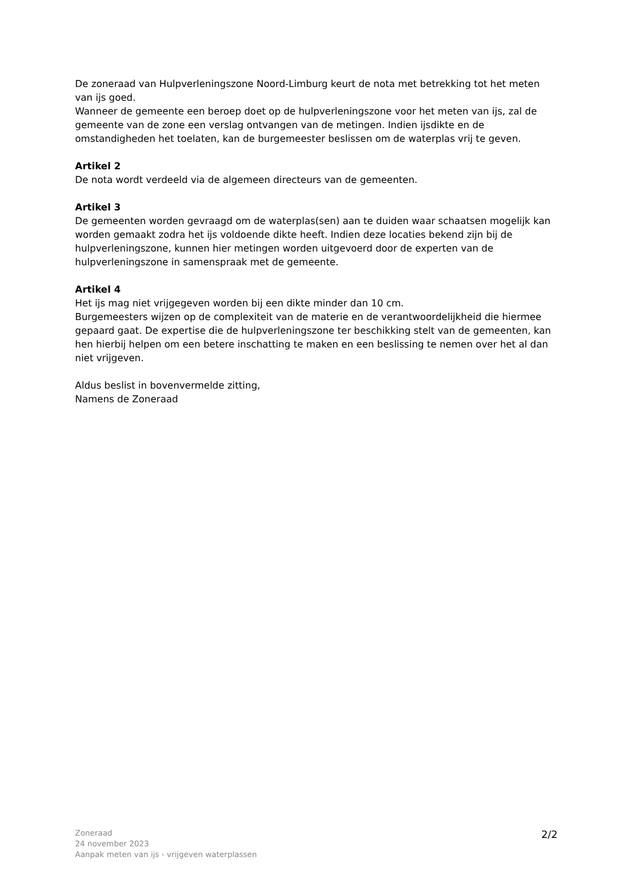De zoneraad van Hulpverleningszone Noord-Limburg keurt de nota met betrekking tot het meten van ijs goed.
Wanneer de gemeente een beroep doet op de hulpverleningszone voor het meten van ijs, zal de gemeente van de zone een verslag ontvangen van de metingen. Indien ijsdikte en de omstandigheden het toelaten, kan de burgemeester beslissen om de waterplas vrij te geven.
Artikel 2
De nota wordt verdeeld via de algemeen directeurs van de gemeenten.
Artikel 3
De gemeenten worden gevraagd om de waterplas(sen) aan te duiden waar schaatsen mogelijk kan worden gemaakt zodra het ijs voldoende dikte heeft. Indien deze locaties bekend zijn bij de hulpverleningszone, kunnen hier metingen worden uitgevoerd door de experten van de hulpverleningszone in samenspraak met de gemeente.
Artikel 4
Het ijs mag niet vrijgegeven worden bij een dikte minder dan 10 cm.
Burgemeesters wijzen op de complexiteit van de materie en de verantwoordelijkheid die hiermee gepaard gaat. De expertise die de hulpverleningszone ter beschikking stelt van de gemeenten, kan hen hierbij helpen om een betere inschatting te maken en een beslissing te nemen over het al dan niet vrijgeven.
Aldus beslist in bovenvermelde zitting,
Namens de Zoneraad
Zoneraad
24 november 2023
Aanpak meten van ijs - vrijgeven waterplassen
2/2